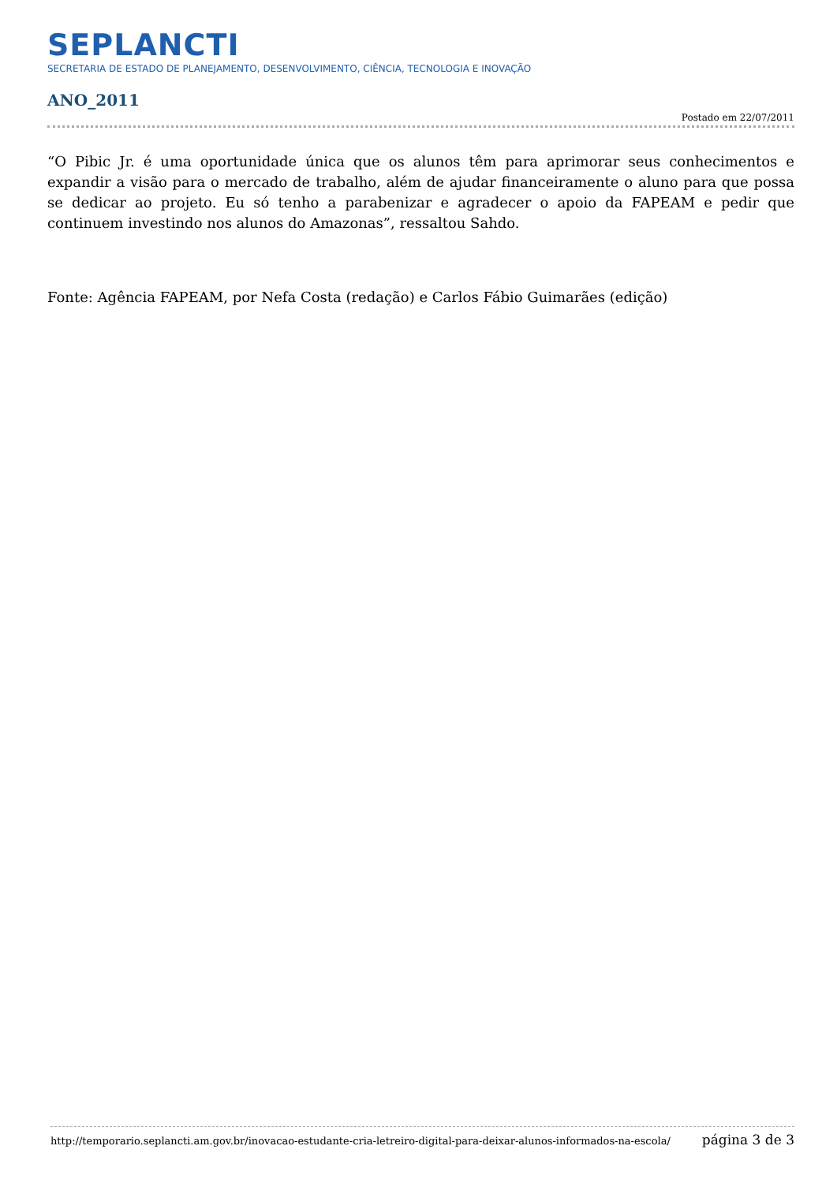SEPLANCTI
SECRETARIA DE ESTADO DE PLANEJAMENTO, DESENVOLVIMENTO, CIÊNCIA, TECNOLOGIA E INOVAÇÃO
ANO_2011
Postado em 22/07/2011
“O Pibic Jr. é uma oportunidade única que os alunos têm para aprimorar seus conhecimentos e expandir a visão para o mercado de trabalho, além de ajudar financeiramente o aluno para que possa se dedicar ao projeto. Eu só tenho a parabenizar e agradecer o apoio da FAPEAM e pedir que continuem investindo nos alunos do Amazonas”, ressaltou Sahdo.
Fonte: Agência FAPEAM, por Nefa Costa (redação) e Carlos Fábio Guimarães (edição)
http://temporario.seplancti.am.gov.br/inovacao-estudante-cria-letreiro-digital-para-deixar-alunos-informados-na-escola/ página 3 de 3